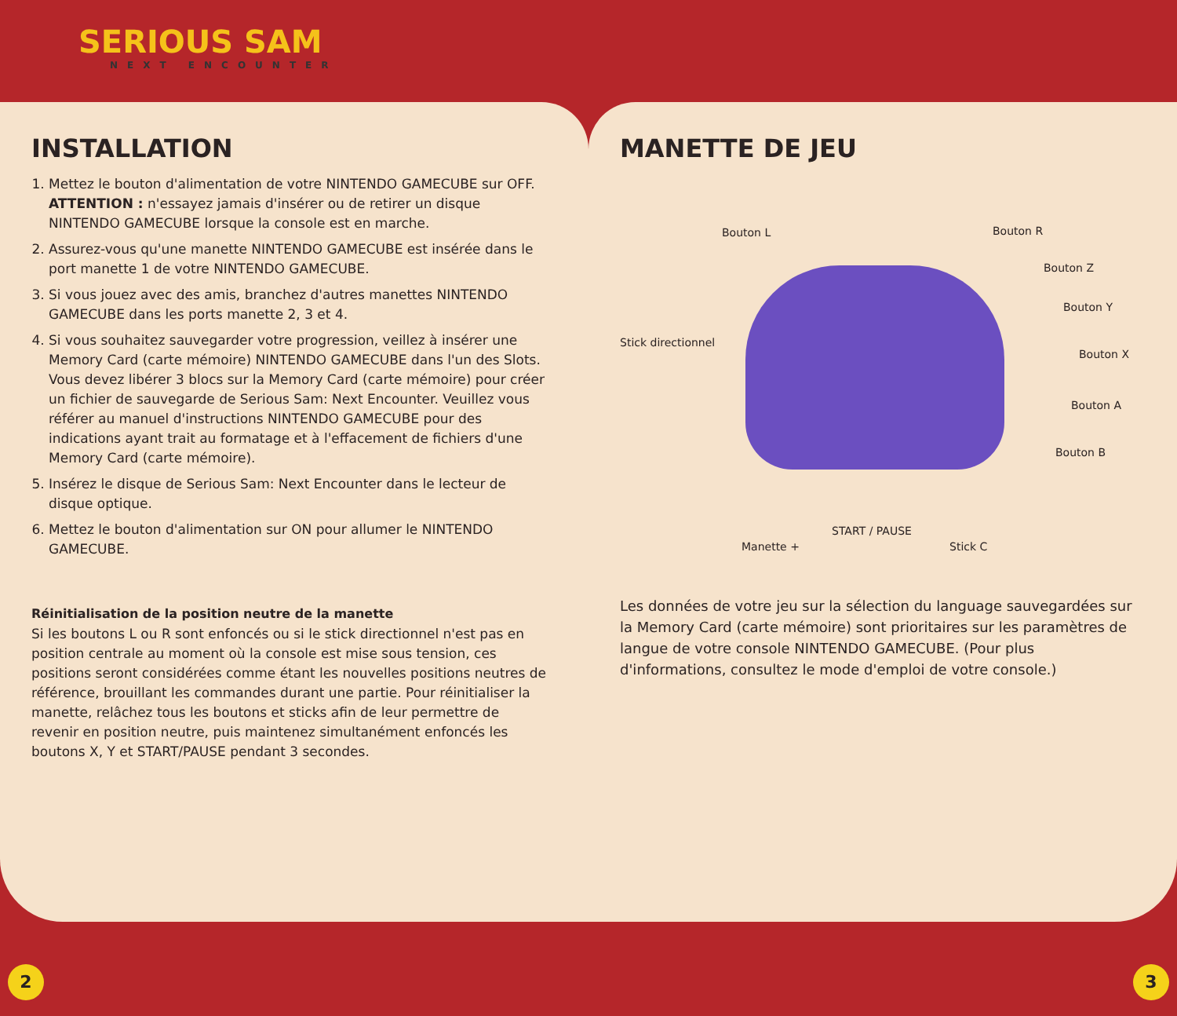SERIOUS SAM
NEXT ENCOUNTER
INSTALLATION
1. Mettez le bouton d'alimentation de votre NINTENDO GAMECUBE sur OFF.
ATTENTION : n'essayez jamais d'insérer ou de retirer un disque NINTENDO GAMECUBE lorsque la console est en marche.
2. Assurez-vous qu'une manette NINTENDO GAMECUBE est insérée dans le port manette 1 de votre NINTENDO GAMECUBE.
3. Si vous jouez avec des amis, branchez d'autres manettes NINTENDO GAMECUBE dans les ports manette 2, 3 et 4.
4. Si vous souhaitez sauvegarder votre progression, veillez à insérer une Memory Card (carte mémoire) NINTENDO GAMECUBE dans l'un des Slots. Vous devez libérer 3 blocs sur la Memory Card (carte mémoire) pour créer un fichier de sauvegarde de Serious Sam: Next Encounter. Veuillez vous référer au manuel d'instructions NINTENDO GAMECUBE pour des indications ayant trait au formatage et à l'effacement de fichiers d'une Memory Card (carte mémoire).
5. Insérez le disque de Serious Sam: Next Encounter dans le lecteur de disque optique.
6. Mettez le bouton d'alimentation sur ON pour allumer le NINTENDO GAMECUBE.
Réinitialisation de la position neutre de la manette
Si les boutons L ou R sont enfoncés ou si le stick directionnel n'est pas en position centrale au moment où la console est mise sous tension, ces positions seront considérées comme étant les nouvelles positions neutres de référence, brouillant les commandes durant une partie. Pour réinitialiser la manette, relâchez tous les boutons et sticks afin de leur permettre de revenir en position neutre, puis maintenez simultanément enfoncés les boutons X, Y et START/PAUSE pendant 3 secondes.
2
MANETTE DE JEU
Bouton L Bouton R
Bouton Z
Stick directionnel
Bouton Y
Bouton X
Bouton A
Bouton B
START / PAUSE
Manette + Stick C
Les données de votre jeu sur la sélection du language sauvegardées sur la Memory Card (carte mémoire) sont prioritaires sur les paramètres de langue de votre console NINTENDO GAMECUBE. (Pour plus d'informations, consultez le mode d'emploi de votre console.)
3